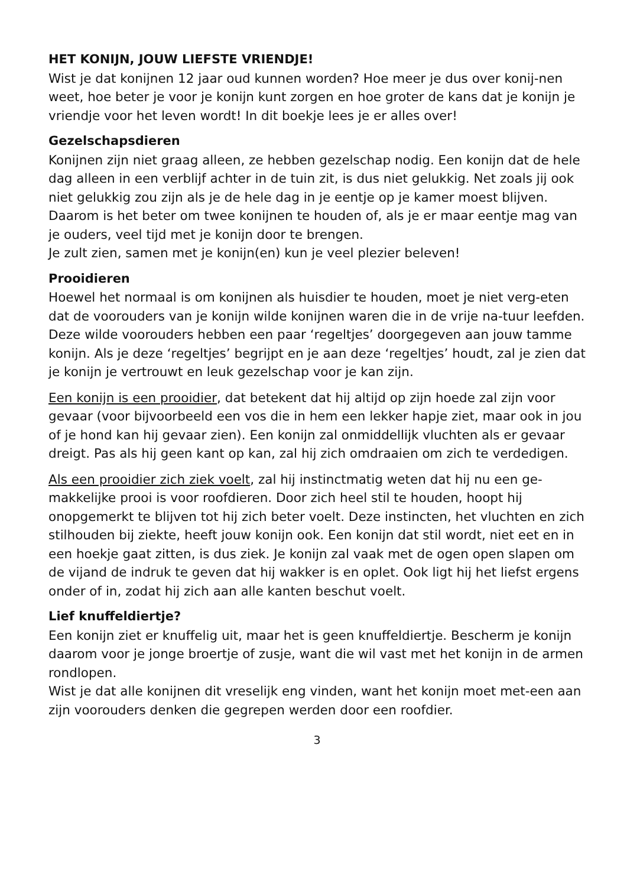HET KONIJN, JOUW LIEFSTE VRIENDJE!
Wist je dat konijnen 12 jaar oud kunnen worden? Hoe meer je dus over konij-nen weet, hoe beter je voor je konijn kunt zorgen en hoe groter de kans dat je konijn je vriendje voor het leven wordt! In dit boekje lees je er alles over!
Gezelschapsdieren
Konijnen zijn niet graag alleen, ze hebben gezelschap nodig. Een konijn dat de hele dag alleen in een verblijf achter in de tuin zit, is dus niet gelukkig. Net zoals jij ook niet gelukkig zou zijn als je de hele dag in je eentje op je kamer moest blijven. Daarom is het beter om twee konijnen te houden of, als je er maar eentje mag van je ouders, veel tijd met je konijn door te brengen.
Je zult zien, samen met je konijn(en) kun je veel plezier beleven!
Prooidieren
Hoewel het normaal is om konijnen als huisdier te houden, moet je niet verg-eten dat de voorouders van je konijn wilde konijnen waren die in de vrije na-tuur leefden. Deze wilde voorouders hebben een paar ‘regeltjes’ doorgegeven aan jouw tamme konijn. Als je deze ‘regeltjes’ begrijpt en je aan deze ‘regeltjes’ houdt, zal je zien dat je konijn je vertrouwt en leuk gezelschap voor je kan zijn.
Een konijn is een prooidier, dat betekent dat hij altijd op zijn hoede zal zijn voor gevaar (voor bijvoorbeeld een vos die in hem een lekker hapje ziet, maar ook in jou of je hond kan hij gevaar zien). Een konijn zal onmiddellijk vluchten als er gevaar dreigt. Pas als hij geen kant op kan, zal hij zich omdraaien om zich te verdedigen.
Als een prooidier zich ziek voelt, zal hij instinctmatig weten dat hij nu een ge-makkelijke prooi is voor roofdieren. Door zich heel stil te houden, hoopt hij onopgemerkt te blijven tot hij zich beter voelt. Deze instincten, het vluchten en zich stilhouden bij ziekte, heeft jouw konijn ook. Een konijn dat stil wordt, niet eet en in een hoekje gaat zitten, is dus ziek. Je konijn zal vaak met de ogen open slapen om de vijand de indruk te geven dat hij wakker is en oplet. Ook ligt hij het liefst ergens onder of in, zodat hij zich aan alle kanten beschut voelt.
Lief knuffeldiertje?
Een konijn ziet er knuffelig uit, maar het is geen knuffeldiertje. Bescherm je konijn daarom voor je jonge broertje of zusje, want die wil vast met het konijn in de armen rondlopen.
Wist je dat alle konijnen dit vreselijk eng vinden, want het konijn moet met-een aan zijn voorouders denken die gegrepen werden door een roofdier.
3